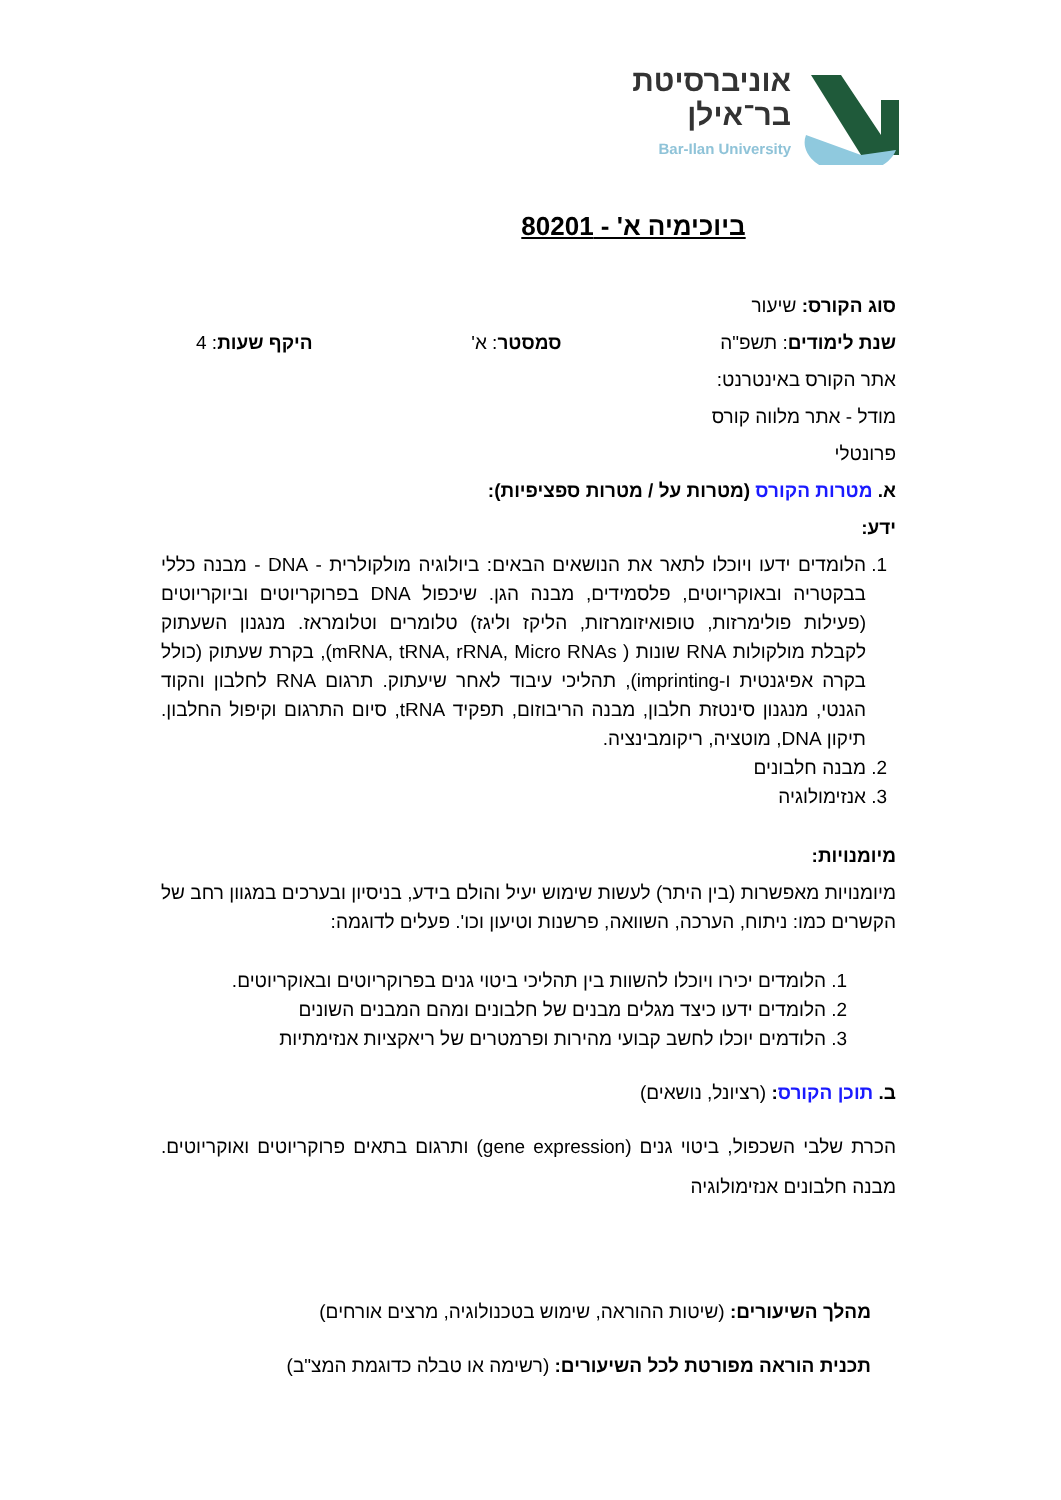אוניברסיטת
בר־אילן
Bar-Ilan University
ביוכימיה א' - 80201
סוג הקורס: שיעור
שנת לימודים: תשפ"ה סמסטר: א' היקף שעות: 4
אתר הקורס באינטרנט:
מודל - אתר מלווה קורס
פרונטלי
א. מטרות הקורס (מטרות על / מטרות ספציפיות):
ידע:
1. הלומדים ידעו ויוכלו לתאר את הנושאים הבאים: ביולוגיה מולקולרית - DNA - מבנה כללי בבקטריה ובאוקריוטים, פלסמידים, מבנה הגן. שיכפול DNA בפרוקריוטים וביוקריוטים (פעילות פולימרזות, טופואיזומרזות, הליקז וליגז) טלומרים וטלומראז. מנגנון השעתוק לקבלת מולקולות RNA שונות ( mRNA, tRNA, rRNA, Micro RNAs), בקרת שעתוק (כולל בקרה אפיגנטית ו-imprinting), תהליכי עיבוד לאחר שיעתוק. תרגום RNA לחלבון והקוד הגנטי, מנגנון סינטזת חלבון, מבנה הריבוזום, תפקיד tRNA, סיום התרגום וקיפול החלבון. תיקון DNA, מוטציה, ריקומבינציה.
2. מבנה חלבונים
3. אנזימולוגיה
מיומנויות:
מיומנויות מאפשרות (בין היתר) לעשות שימוש יעיל והולם בידע, בניסיון ובערכים במגוון רחב של הקשרים כמו: ניתוח, הערכה, השוואה, פרשנות וטיעון וכו'. פעלים לדוגמה:
1. הלומדים יכירו ויוכלו להשוות בין תהליכי ביטוי גנים בפרוקריוטים ובאוקריוטים.
2. הלומדים ידעו כיצד מגלים מבנים של חלבונים ומהם המבנים השונים
3. הלודמים יוכלו לחשב קבועי מהירות ופרמטרים של ריאקציות אנזימתיות
ב. תוכן הקורס: (רציונל, נושאים)
הכרת שלבי השכפול, ביטוי גנים (gene expression) ותרגום בתאים פרוקריוטים ואוקריוטים. מבנה חלבונים אנזימולוגיה
מהלך השיעורים: (שיטות ההוראה, שימוש בטכנולוגיה, מרצים אורחים)
תכנית הוראה מפורטת לכל השיעורים: (רשימה או טבלה כדוגמת המצ"ב)